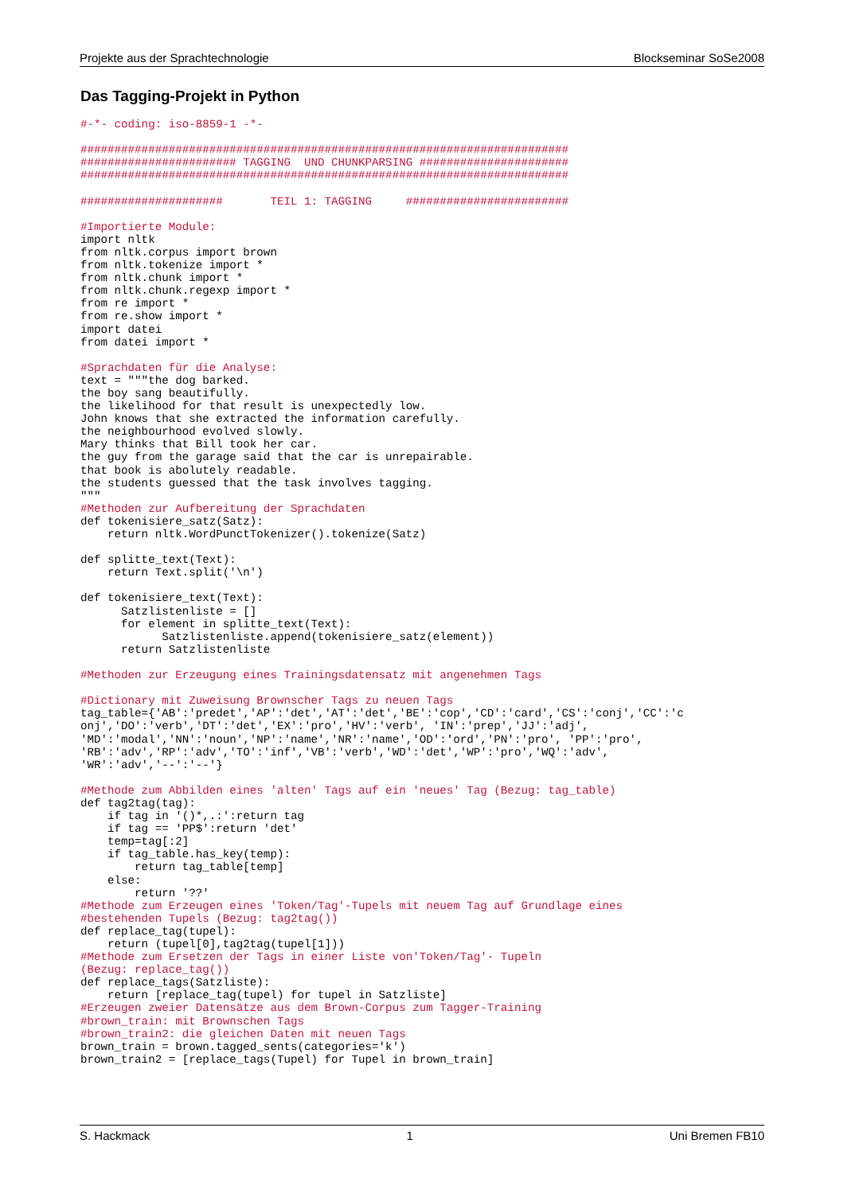Projekte aus der Sprachtechnologie Blockseminar SoSe2008
Das Tagging-Projekt in Python
#-*- coding: iso-8859-1 -*-

########################################################################
####################### TAGGING  UND CHUNKPARSING ######################
########################################################################

#####################       TEIL 1: TAGGING     ########################

#Importierte Module:
import nltk
from nltk.corpus import brown
from nltk.tokenize import *
from nltk.chunk import *
from nltk.chunk.regexp import *
from re import *
from re.show import *
import datei
from datei import *

#Sprachdaten für die Analyse:
text = """the dog barked.
the boy sang beautifully.
the likelihood for that result is unexpectedly low.
John knows that she extracted the information carefully.
the neighbourhood evolved slowly.
Mary thinks that Bill took her car.
the guy from the garage said that the car is unrepairable.
that book is abolutely readable.
the students guessed that the task involves tagging.
"""
#Methoden zur Aufbereitung der Sprachdaten
def tokenisiere_satz(Satz):
    return nltk.WordPunctTokenizer().tokenize(Satz)

def splitte_text(Text):
    return Text.split('\n')

def tokenisiere_text(Text):
      Satzlistenliste = []
      for element in splitte_text(Text):
            Satzlistenliste.append(tokenisiere_satz(element))
      return Satzlistenliste

#Methoden zur Erzeugung eines Trainingsdatensatz mit angenehmen Tags

#Dictionary mit Zuweisung Brownscher Tags zu neuen Tags
tag_table={'AB':'predet','AP':'det','AT':'det','BE':'cop','CD':'card','CS':'conj','CC':'c
onj','DO':'verb','DT':'det','EX':'pro','HV':'verb', 'IN':'prep','JJ':'adj',
'MD':'modal','NN':'noun','NP':'name','NR':'name','OD':'ord','PN':'pro', 'PP':'pro',
'RB':'adv','RP':'adv','TO':'inf','VB':'verb','WD':'det','WP':'pro','WQ':'adv',
'WR':'adv','--':'--'}

#Methode zum Abbilden eines 'alten' Tags auf ein 'neues' Tag (Bezug: tag_table)
def tag2tag(tag):
    if tag in '()*,.:':return tag
    if tag == 'PP$':return 'det'
    temp=tag[:2]
    if tag_table.has_key(temp):
        return tag_table[temp]
    else:
        return '??'
#Methode zum Erzeugen eines 'Token/Tag'-Tupels mit neuem Tag auf Grundlage eines
#bestehenden Tupels (Bezug: tag2tag())
def replace_tag(tupel):
    return (tupel[0],tag2tag(tupel[1]))
#Methode zum Ersetzen der Tags in einer Liste von'Token/Tag'- Tupeln
(Bezug: replace_tag())
def replace_tags(Satzliste):
    return [replace_tag(tupel) for tupel in Satzliste]
#Erzeugen zweier Datensätze aus dem Brown-Corpus zum Tagger-Training
#brown_train: mit Brownschen Tags
#brown_train2: die gleichen Daten mit neuen Tags
brown_train = brown.tagged_sents(categories='k')
brown_train2 = [replace_tags(Tupel) for Tupel in brown_train]
S. Hackmack 1 Uni Bremen FB10